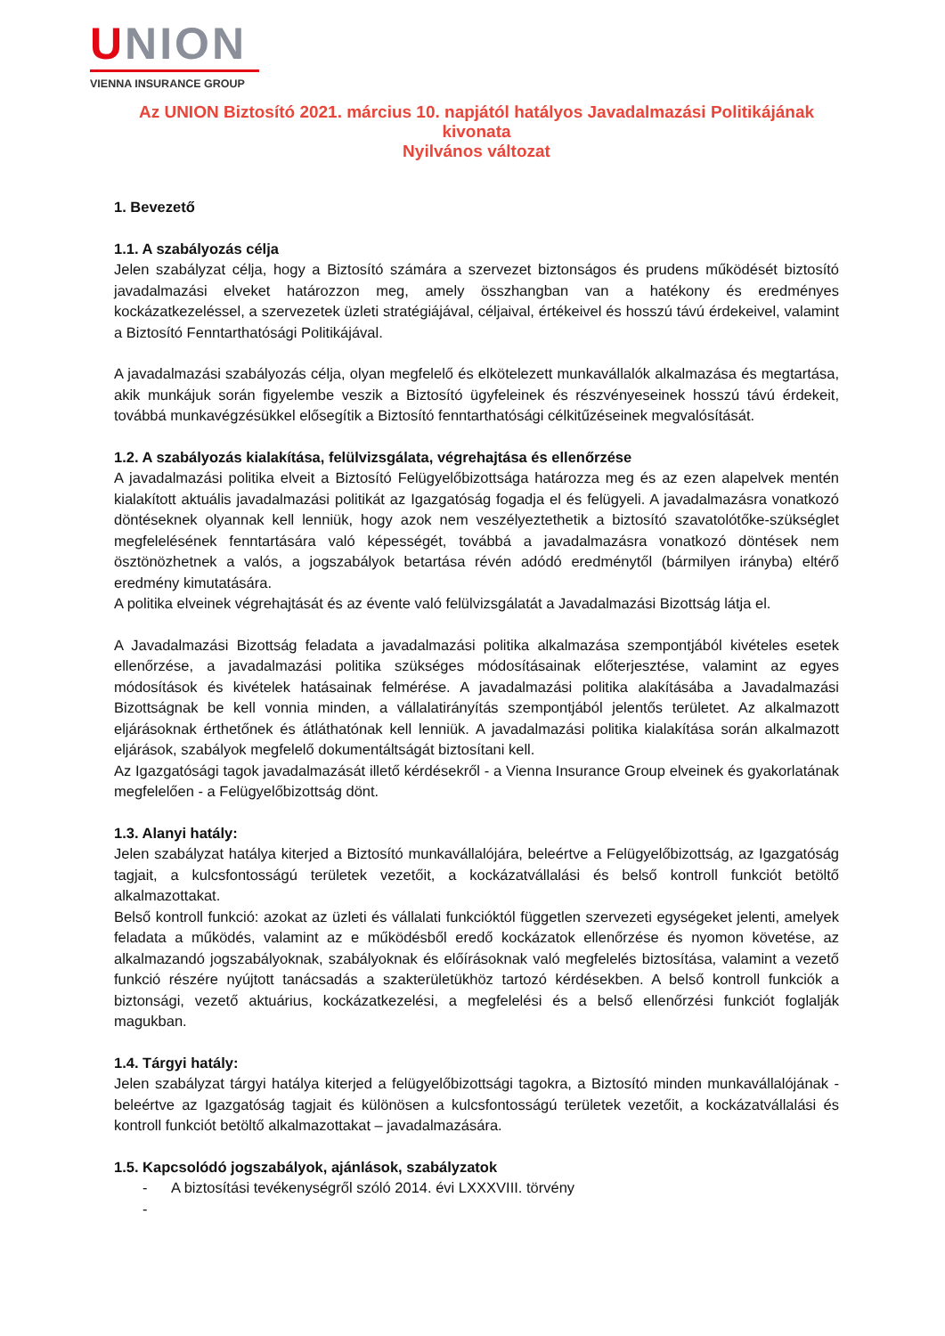UNION
VIENNA INSURANCE GROUP
Az UNION Biztosító 2021. március 10. napjától hatályos Javadalmazási Politikájának kivonata
Nyilvános változat
1. Bevezető
1.1. A szabályozás célja
Jelen szabályzat célja, hogy a Biztosító számára a szervezet biztonságos és prudens működését biztosító javadalmazási elveket határozzon meg, amely összhangban van a hatékony és eredményes kockázatkezeléssel, a szervezetek üzleti stratégiájával, céljaival, értékeivel és hosszú távú érdekeivel, valamint a Biztosító Fenntarthatósági Politikájával.
A javadalmazási szabályozás célja, olyan megfelelő és elkötelezett munkavállalók alkalmazása és megtartása, akik munkájuk során figyelembe veszik a Biztosító ügyfeleinek és részvényeseinek hosszú távú érdekeit, továbbá munkavégzésükkel elősegítik a Biztosító fenntarthatósági célkitűzéseinek megvalósítását.
1.2. A szabályozás kialakítása, felülvizsgálata, végrehajtása és ellenőrzése
A javadalmazási politika elveit a Biztosító Felügyelőbizottsága határozza meg és az ezen alapelvek mentén kialakított aktuális javadalmazási politikát az Igazgatóság fogadja el és felügyeli. A javadalmazásra vonatkozó döntéseknek olyannak kell lenniük, hogy azok nem veszélyeztethetik a biztosító szavatolótőke-szükséglet megfelelésének fenntartására való képességét, továbbá a javadalmazásra vonatkozó döntések nem ösztönözhetnek a valós, a jogszabályok betartása révén adódó eredménytől (bármilyen irányba) eltérő eredmény kimutatására.
A politika elveinek végrehajtását és az évente való felülvizsgálatát a Javadalmazási Bizottság látja el.
A Javadalmazási Bizottság feladata a javadalmazási politika alkalmazása szempontjából kivételes esetek ellenőrzése, a javadalmazási politika szükséges módosításainak előterjesztése, valamint az egyes módosítások és kivételek hatásainak felmérése. A javadalmazási politika alakításába a Javadalmazási Bizottságnak be kell vonnia minden, a vállalatirányítás szempontjából jelentős területet. Az alkalmazott eljárásoknak érthetőnek és átláthatónak kell lenniük. A javadalmazási politika kialakítása során alkalmazott eljárások, szabályok megfelelő dokumentáltságát biztosítani kell.
Az Igazgatósági tagok javadalmazását illető kérdésekről - a Vienna Insurance Group elveinek és gyakorlatának megfelelően - a Felügyelőbizottság dönt.
1.3. Alanyi hatály:
Jelen szabályzat hatálya kiterjed a Biztosító munkavállalójára, beleértve a Felügyelőbizottság, az Igazgatóság tagjait, a kulcsfontosságú területek vezetőit, a kockázatvállalási és belső kontroll funkciót betöltő alkalmazottakat.
Belső kontroll funkció: azokat az üzleti és vállalati funkcióktól független szervezeti egységeket jelenti, amelyek feladata a működés, valamint az e működésből eredő kockázatok ellenőrzése és nyomon követése, az alkalmazandó jogszabályoknak, szabályoknak és előírásoknak való megfelelés biztosítása, valamint a vezető funkció részére nyújtott tanácsadás a szakterületükhöz tartozó kérdésekben. A belső kontroll funkciók a biztonsági, vezető aktuárius, kockázatkezelési, a megfelelési és a belső ellenőrzési funkciót foglalják magukban.
1.4. Tárgyi hatály:
Jelen szabályzat tárgyi hatálya kiterjed a felügyelőbizottsági tagokra, a Biztosító minden munkavállalójának - beleértve az Igazgatóság tagjait és különösen a kulcsfontosságú területek vezetőit, a kockázatvállalási és kontroll funkciót betöltő alkalmazottakat – javadalmazására.
1.5. Kapcsolódó jogszabályok, ajánlások, szabályzatok
- A biztosítási tevékenységről szóló 2014. évi LXXXVIII. törvény
-